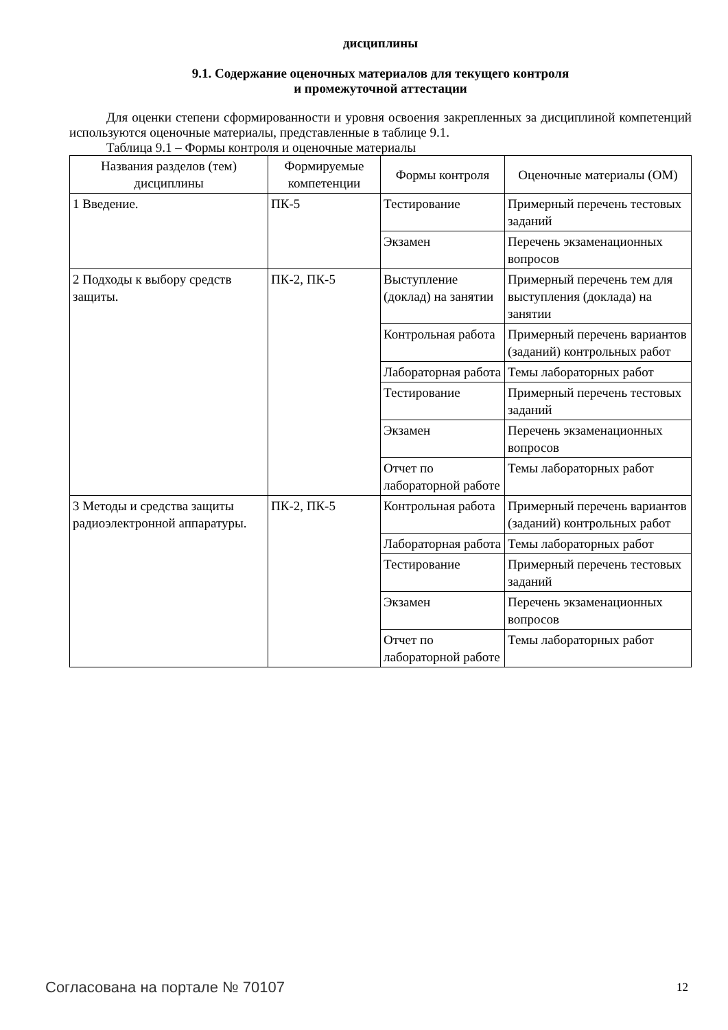дисциплины
9.1. Содержание оценочных материалов для текущего контроля
и промежуточной аттестации
Для оценки степени сформированности и уровня освоения закрепленных за дисциплиной компетенций используются оценочные материалы, представленные в таблице 9.1.
Таблица 9.1 – Формы контроля и оценочные материалы
| Названия разделов (тем) дисциплины | Формируемые компетенции | Формы контроля | Оценочные материалы (ОМ) |
| --- | --- | --- | --- |
| 1 Введение. | ПК-5 | Тестирование | Примерный перечень тестовых заданий |
| | | Экзамен | Перечень экзаменационных вопросов |
| 2 Подходы к выбору средств защиты. | ПК-2, ПК-5 | Выступление (доклад) на занятии | Примерный перечень тем для выступления (доклада) на занятии |
| | | Контрольная работа | Примерный перечень вариантов (заданий) контрольных работ |
| | | Лабораторная работа | Темы лабораторных работ |
| | | Тестирование | Примерный перечень тестовых заданий |
| | | Экзамен | Перечень экзаменационных вопросов |
| | | Отчет по лабораторной работе | Темы лабораторных работ |
| 3 Методы и средства защиты радиоэлектронной аппаратуры. | ПК-2, ПК-5 | Контрольная работа | Примерный перечень вариантов (заданий) контрольных работ |
| | | Лабораторная работа | Темы лабораторных работ |
| | | Тестирование | Примерный перечень тестовых заданий |
| | | Экзамен | Перечень экзаменационных вопросов |
| | | Отчет по лабораторной работе | Темы лабораторных работ |
Согласована на портале № 70107 12